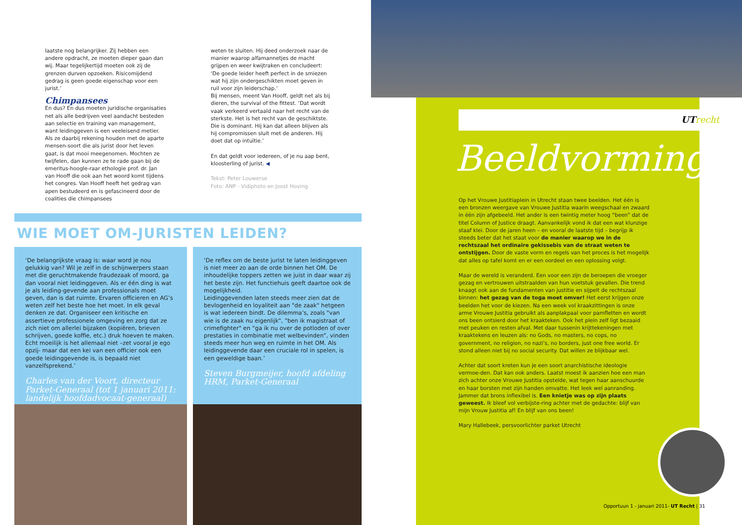laatste nog belangrijker. Zij hebben een andere opdracht, ze moeten dieper gaan dan wij. Maar tegelijkertijd moeten ook zij de grenzen durven opzoeken. Risicomijdend gedrag is geen goede eigenschap voor een jurist.’
Chimpansees
En dus? En dus moeten juridische organisaties net als alle bedrijven veel aandacht besteden aan selectie en training van management, want leidinggeven is een veeleisend metier. Als ze daarbij rekening houden met de aparte mensen-soort die als jurist door het leven gaat, is dat mooi meegenomen. Mochten ze twijfelen, dan kunnen ze te rade gaan bij de emeritus-hoogle-raar ethologie prof. dr. Jan van Hooff die ook aan het woord komt tijdens het congres. Van Hooff heeft het gedrag van apen bestudeerd en is gefascineerd door de coalities die chimpansees
weten te sluiten. Hij deed onderzoek naar de manier waarop alfamannetjes de macht grijpen en weer kwijtraken en concludeert: ‘De goede leider heeft perfect in de smiezen wat hij zijn ondergeschikten moet geven in ruil voor zijn leiderschap.’
Bij mensen, meent Van Hooff, geldt net als bij dieren, the survival of the fittest. ‘Dat wordt vaak verkeerd vertaald naar het recht van de sterkste. Het is het recht van de geschiktste. Die is dominant. Hij kan dat alleen blijven als hij compromissen sluit met de anderen. Hij doet dat op intuïtie.’
En dat geldt voor iedereen, of je nu aap bent, kloosterling of jurist. ◀
Tekst: Peter Louwerse
Foto: ANP - Vidiphoto en Joost Hoving
WIE MOET OM-JURISTEN LEIDEN?
‘De belangrijkste vraag is: waar word je nou gelukkig van? Wil je zelf in de schijnwerpers staan met die geruchtmakende fraudezaak of moord, ga dan vooral niet leidinggeven. Als er één ding is wat je als leiding-gevende aan professionals moet geven, dan is dat ruimte. Ervaren officieren en AG’s weten zelf het beste hoe het moet. In elk geval denken ze dat. Organiseer een kritische en assertieve professionele omgeving en zorg dat ze zich niet om allerlei bijzaken (kopiëren, brieven schrijven, goede koffie, etc.) druk hoeven te maken. Echt moeilijk is het allemaal niet –zet vooral je ego opzij- maar dat een kei van een officier ook een goede leidinggevende is, is bepaald niet vanzelfsprekend.’
Charles van der Voort, directeur Parket-Generaal (tot 1 januari 2011: landelijk hoofdadvocaat-generaal)
‘De reflex om de beste jurist te laten leidinggeven is niet meer zo aan de orde binnen het OM. De inhoudelijke toppers zetten we juist in daar waar zij het beste zijn. Het functiehuis geeft daartoe ook de mogelijkheid.
Leidinggevenden laten steeds meer zien dat de bevlogenheid en loyaliteit aan "de zaak" hetgeen is wat iedereen bindt. De dilemma’s, zoals "van wie is de zaak nu eigenlijk", "ben ik magistraat of crimefighter" en “ga ik nu over de potloden of over prestaties in combinatie met welbevinden”, vinden steeds meer hun weg en ruimte in het OM. Als leidinggevende daar een cruciale rol in spelen, is een geweldige baan.’
Steven Burgmeijer, hoofd afdeling HRM, Parket-Generaal
UTrecht
Beeldvorming
Op het Vrouwe Justitiaplein in Utrecht staan twee beelden. Het één is een bronzen weergave van Vrouwe Justitia waarin weegschaal en zwaard in één zijn afgebeeld. Het ander is een twintig meter hoog “been” dat de titel Column of Justice draagt. Aanvankelijk vond ik dat een wat klunzige staaf klei. Door de jaren heen – en vooral de laatste tijd – begrijp ik steeds beter dat het staat voor de manier waarop we in de rechtszaal het ordinaire gekissebis van de straat weten te ontstijgen. Door de vaste vorm en regels van het proces is het mogelijk dat alles op tafel komt en er een oordeel en een oplossing volgt.
Maar de wereld is veranderd. Een voor een zijn de beroepen die vroeger gezag en vertrouwen uitstraalden van hun voetstuk gevallen. Die trend knaagt ook aan de fundamenten van justitie en sijpelt de rechtszaal binnen: het gezag van de toga moet omver! Het eerst krijgen onze beelden het voor de kiezen. Na een week vol kraakzittingen is onze arme Vrouwe Justitia gebruikt als aanplakpaal voor pamfletten en wordt ons been ontsierd door het kraakteken. Ook het plein zelf ligt bezaaid met peuken en resten afval. Met daar tussenin krijttekeningen met kraaktekens en leuzen als: no Gods, no masters, no cops, no government, no religion, no nazi’s, no borders, just one free world. Er stond alleen niet bij no social security. Dat willen ze blijkbaar wel.
Achter dat soort kreten kun je een soort anarchistische ideologie vermoe-den. Dat kan ook anders. Laatst moest ik aanzien hoe een man zich achter onze Vrouwe Justitia opstelde, wat tegen haar aanschuurde en haar borsten met zijn handen omvatte. Het leek wel aanranding. Jammer dat brons inflexibel is. Een knietje was op zijn plaats geweest. Ik bleef vol verbijste-ring achter met de gedachte: blijf van mijn Vrouw Justitia af! En blijf van ons been!
Mary Hallebeek, persvoorlichter parket Utrecht
Opportuun 1 - januari 2011- UT Recht | 31